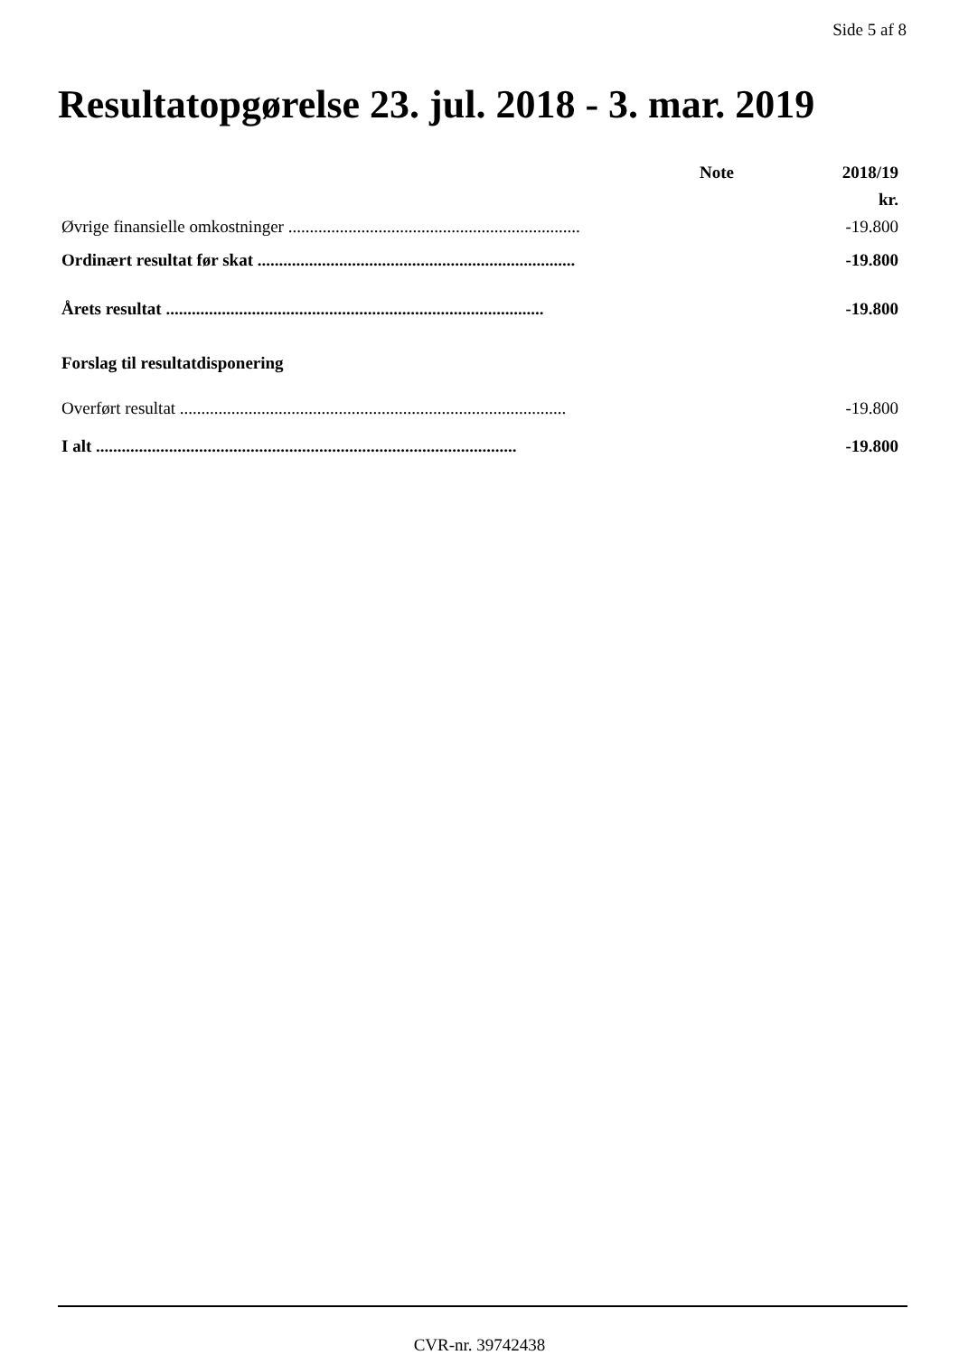Side 5 af 8
Resultatopgørelse 23. jul. 2018 - 3. mar. 2019
| | Note | 2018/19 |
| --- | --- | --- |
| | | kr. |
| Øvrige finansielle omkostninger .................................................................... | | -19.800 |
| Ordinært resultat før skat .......................................................................... | | -19.800 |
| Årets resultat ........................................................................................ | | -19.800 |
| Forslag til resultatdisponering | | |
| Overført resultat .......................................................................................... | | -19.800 |
| I alt .................................................................................................. | | -19.800 |
CVR-nr. 39742438